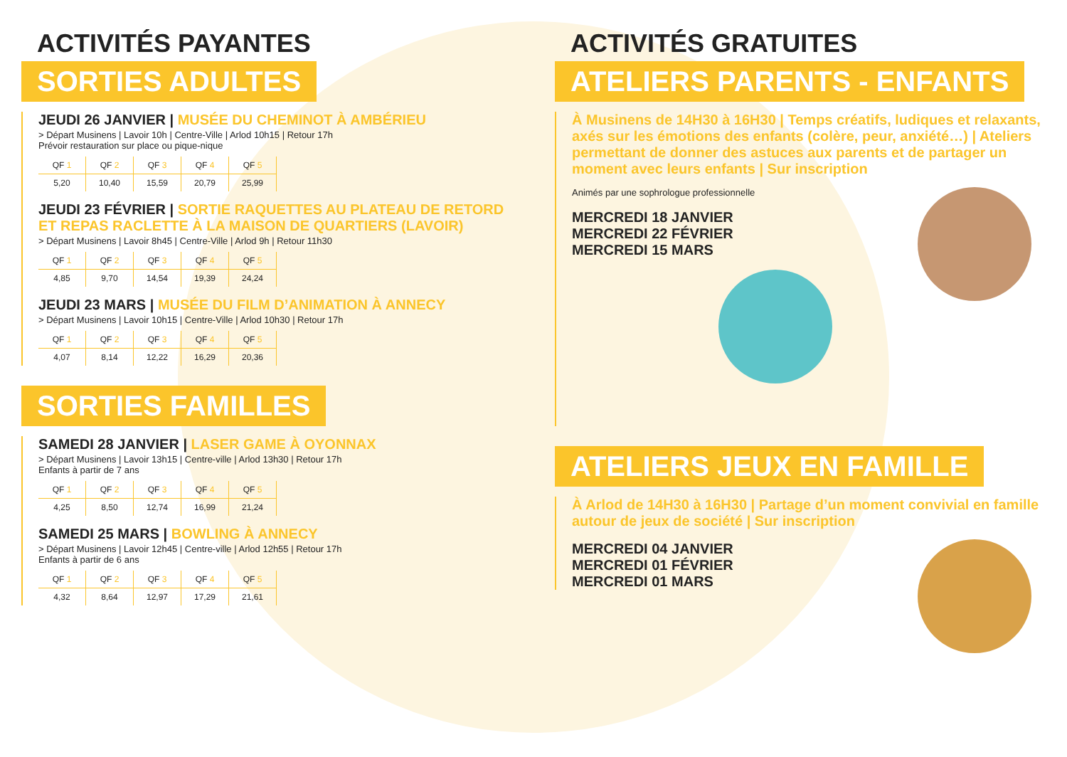ACTIVITÉS PAYANTES
SORTIES ADULTES
JEUDI 26 JANVIER | MUSÉE DU CHEMINOT À AMBÉRIEU
> Départ Musinens | Lavoir 10h | Centre-Ville | Arlod 10h15 | Retour 17h
Prévoir restauration sur place ou pique-nique
| QF 1 | QF 2 | QF 3 | QF 4 | QF 5 |
| --- | --- | --- | --- | --- |
| 5,20 | 10,40 | 15,59 | 20,79 | 25,99 |
JEUDI 23 FÉVRIER | SORTIE RAQUETTES AU PLATEAU DE RETORD ET REPAS RACLETTE À LA MAISON DE QUARTIERS (LAVOIR)
> Départ Musinens | Lavoir 8h45 | Centre-Ville | Arlod 9h | Retour 11h30
| QF 1 | QF 2 | QF 3 | QF 4 | QF 5 |
| --- | --- | --- | --- | --- |
| 4,85 | 9,70 | 14,54 | 19,39 | 24,24 |
JEUDI 23 MARS | MUSÉE DU FILM D’ANIMATION À ANNECY
> Départ Musinens | Lavoir 10h15 | Centre-Ville | Arlod 10h30 | Retour 17h
| QF 1 | QF 2 | QF 3 | QF 4 | QF 5 |
| --- | --- | --- | --- | --- |
| 4,07 | 8,14 | 12,22 | 16,29 | 20,36 |
SORTIES FAMILLES
SAMEDI 28 JANVIER | LASER GAME À OYONNAX
> Départ Musinens | Lavoir 13h15 | Centre-ville | Arlod 13h30 | Retour 17h
Enfants à partir de 7 ans
| QF 1 | QF 2 | QF 3 | QF 4 | QF 5 |
| --- | --- | --- | --- | --- |
| 4,25 | 8,50 | 12,74 | 16,99 | 21,24 |
SAMEDI 25 MARS | BOWLING À ANNECY
> Départ Musinens | Lavoir 12h45 | Centre-ville | Arlod 12h55 | Retour 17h
Enfants à partir de 6 ans
| QF 1 | QF 2 | QF 3 | QF 4 | QF 5 |
| --- | --- | --- | --- | --- |
| 4,32 | 8,64 | 12,97 | 17,29 | 21,61 |
ACTIVITÉS GRATUITES
ATELIERS PARENTS - ENFANTS
À Musinens de 14H30 à 16H30 | Temps créatifs, ludiques et relaxants, axés sur les émotions des enfants (colère, peur, anxiété…) | Ateliers permettant de donner des astuces aux parents et de partager un moment avec leurs enfants | Sur inscription
Animés par une sophrologue professionnelle
MERCREDI 18 JANVIER
MERCREDI 22 FÉVRIER
MERCREDI 15 MARS
ATELIERS JEUX EN FAMILLE
À Arlod de 14H30 à 16H30 | Partage d’un moment convivial en famille autour de jeux de société | Sur inscription
MERCREDI 04 JANVIER
MERCREDI 01 FÉVRIER
MERCREDI 01 MARS